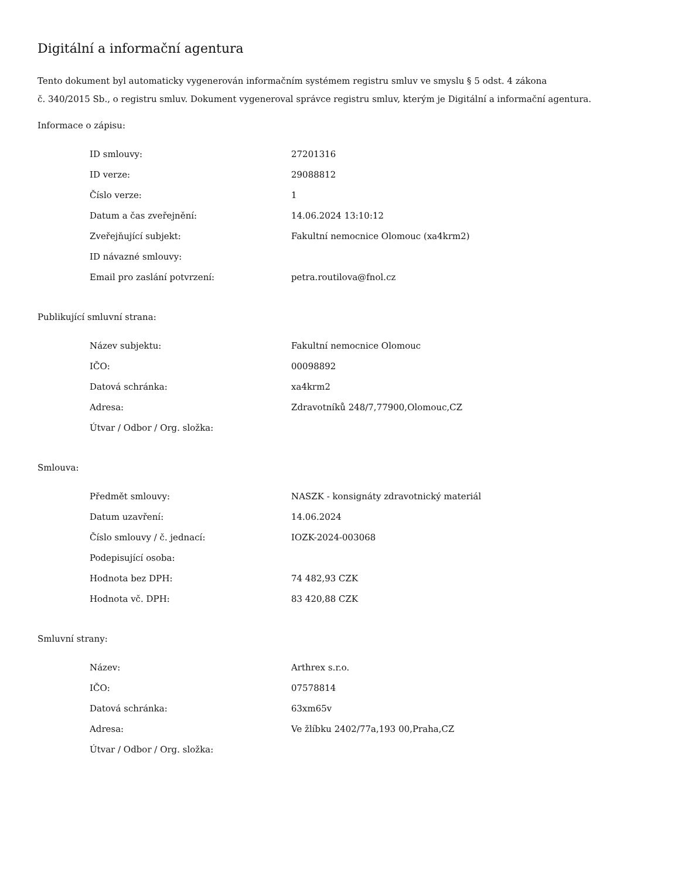Digitální a informační agentura
Tento dokument byl automaticky vygenerován informačním systémem registru smluv ve smyslu § 5 odst. 4 zákona
č. 340/2015 Sb., o registru smluv. Dokument vygeneroval správce registru smluv, kterým je Digitální a informační agentura.
Informace o zápisu:
| ID smlouvy: | 27201316 |
| ID verze: | 29088812 |
| Číslo verze: | 1 |
| Datum a čas zveřejnění: | 14.06.2024 13:10:12 |
| Zveřejňující subjekt: | Fakultní nemocnice Olomouc (xa4krm2) |
| ID návazné smlouvy: | |
| Email pro zaslání potvrzení: | petra.routilova@fnol.cz |
Publikující smluvní strana:
| Název subjektu: | Fakultní nemocnice Olomouc |
| IČO: | 00098892 |
| Datová schránka: | xa4krm2 |
| Adresa: | Zdravotníků 248/7,77900,Olomouc,CZ |
| Útvar / Odbor / Org. složka: | |
Smlouva:
| Předmět smlouvy: | NASZK - konsignáty zdravotnický materiál |
| Datum uzavření: | 14.06.2024 |
| Číslo smlouvy / č. jednací: | IOZK-2024-003068 |
| Podepisující osoba: | |
| Hodnota bez DPH: | 74 482,93 CZK |
| Hodnota vč. DPH: | 83 420,88 CZK |
Smluvní strany:
| Název: | Arthrex s.r.o. |
| IČO: | 07578814 |
| Datová schránka: | 63xm65v |
| Adresa: | Ve žlíbku 2402/77a,193 00,Praha,CZ |
| Útvar / Odbor / Org. složka: | |